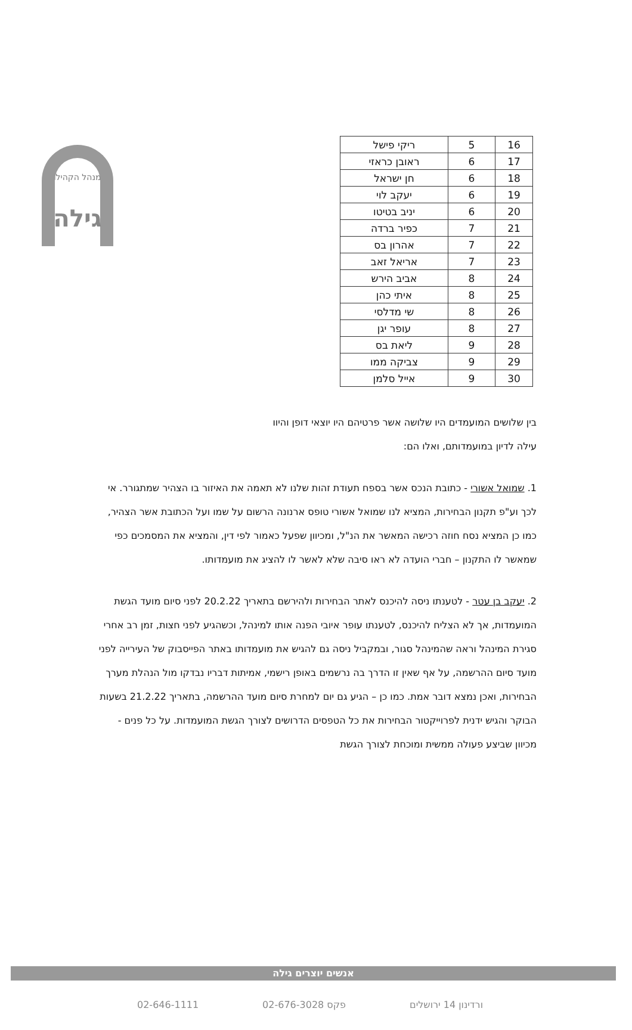גילה
המנהל הקהילתי
| 16 | 5 | ריקי פישל |
| 17 | 6 | ראובן כראזי |
| 18 | 6 | חן ישראל |
| 19 | 6 | יעקב לוי |
| 20 | 6 | יניב בטיטו |
| 21 | 7 | כפיר ברדה |
| 22 | 7 | אהרון בס |
| 23 | 7 | אריאל זאב |
| 24 | 8 | אביב הירש |
| 25 | 8 | איתי כהן |
| 26 | 8 | שי מדלסי |
| 27 | 8 | עופר יגן |
| 28 | 9 | ליאת בס |
| 29 | 9 | צביקה ממו |
| 30 | 9 | אייל סלמן |
בין שלושים המועמדים היו שלושה אשר פרטיהם היו יוצאי דופן והיוו עילה לדיון במועמדותם, ואלו הם:
1. שמואל אשורי - כתובת הנכס אשר בספח תעודת זהות שלנו לא תאמה את האיזור בו הצהיר שמתגורר. אי לכך וע"פ תקנון הבחירות, המציא לנו שמואל אשורי טופס ארנונה הרשום על שמו ועל הכתובת אשר הצהיר, כמו כן המציא נסח חוזה רכישה המאשר את הנ"ל, ומכיוון שפעל כאמור לפי דין, והמציא את המסמכים כפי שמאשר לו התקנון – חברי הועדה לא ראו סיבה שלא לאשר לו להציג את מועמדותו.
2. יעקב בן עטר - לטענתו ניסה להיכנס לאתר הבחירות ולהירשם בתאריך 20.2.22 לפני סיום מועד הגשת המועמדות, אך לא הצליח להיכנס, לטענתו עופר איובי הפנה אותו למינהל, וכשהגיע לפני חצות, זמן רב אחרי סגירת המינהל וראה שהמינהל סגור, ובמקביל ניסה גם להגיש את מועמדותו באתר הפייסבוק של העירייה לפני מועד סיום ההרשמה, על אף שאין זו הדרך בה נרשמים באופן רישמי, אמיתות דבריו נבדקו מול הנהלת מערך הבחירות, ואכן נמצא דובר אמת. כמו כן – הגיע גם יום למחרת סיום מועד ההרשמה, בתאריך 21.2.22 בשעות הבוקר והגיש ידנית לפרוייקטור הבחירות את כל הטפסים הדרושים לצורך הגשת המועמדות. על כל פנים - מכיוון שביצע פעולה ממשית ומוכחת לצורך הגשת
אנשים יוצרים גילה
ורדינון 14 ירושלים פקס 02-676-3028 02-646-1111